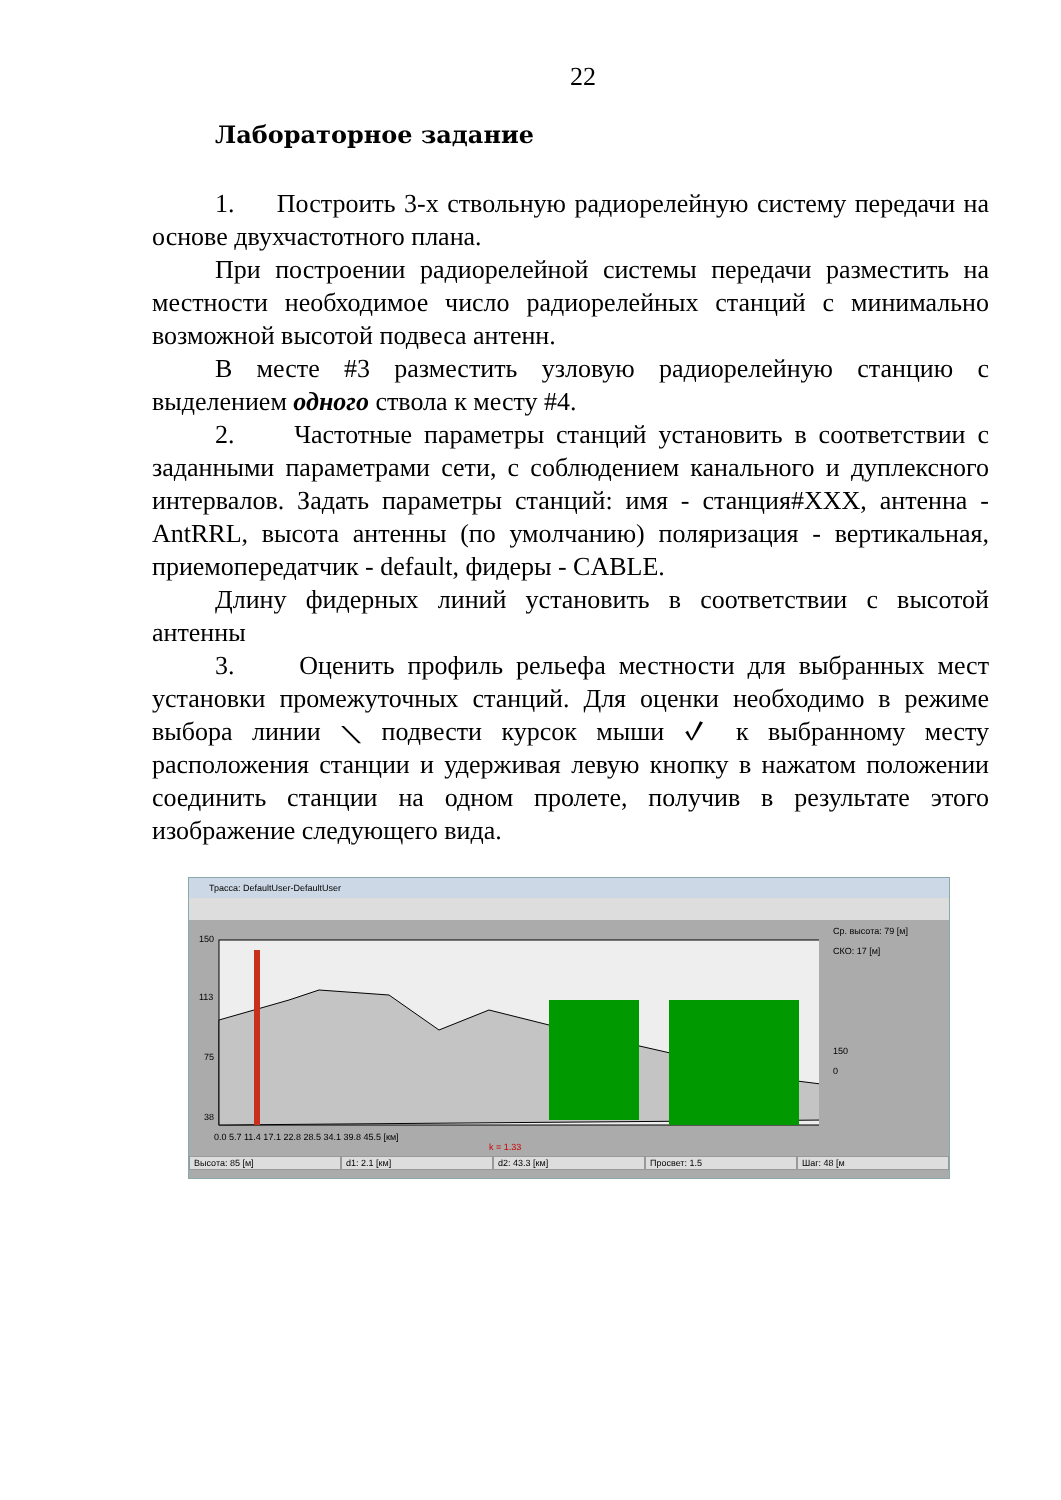22
Лабораторное задание
1. Построить 3-х ствольную радиорелейную систему передачи на основе двухчастотного плана.
При построении радиорелейной системы передачи разместить на местности необходимое число радиорелейных станций с минимально возможной высотой подвеса антенн.
В месте #3 разместить узловую радиорелейную станцию с выделением одного ствола к месту #4.
2. Частотные параметры станций установить в соответствии с заданными параметрами сети, с соблюдением канального и дуплексного интервалов. Задать параметры станций: имя - станция#XXX, антенна - AntRRL, высота антенны (по умолчанию) поляризация - вертикальная, приемопередатчик - default, фидеры - CABLE.
Длину фидерных линий установить в соответствии с высотой антенны
3. Оценить профиль рельефа местности для выбранных мест установки промежуточных станций. Для оценки необходимо в режиме выбора линии ⟍ подвести курсок мыши ✓ к выбранному месту расположения станции и удерживая левую кнопку в нажатом положении соединить станции на одном пролете, получив в результате этого изображение следующего вида.
Трасса: DefaultUser-DefaultUser
Ср. высота: 79 [м]
СКО: 17 [м]
150
0
150
113
75
38
0.0 5.7 11.4 17.1 22.8 28.5 34.1 39.8 45.5 [км]
k = 1.33
Высота: 85 [м] d1: 2.1 [км] d2: 43.3 [км] Просвет: 1.5 Шаг: 48 [м